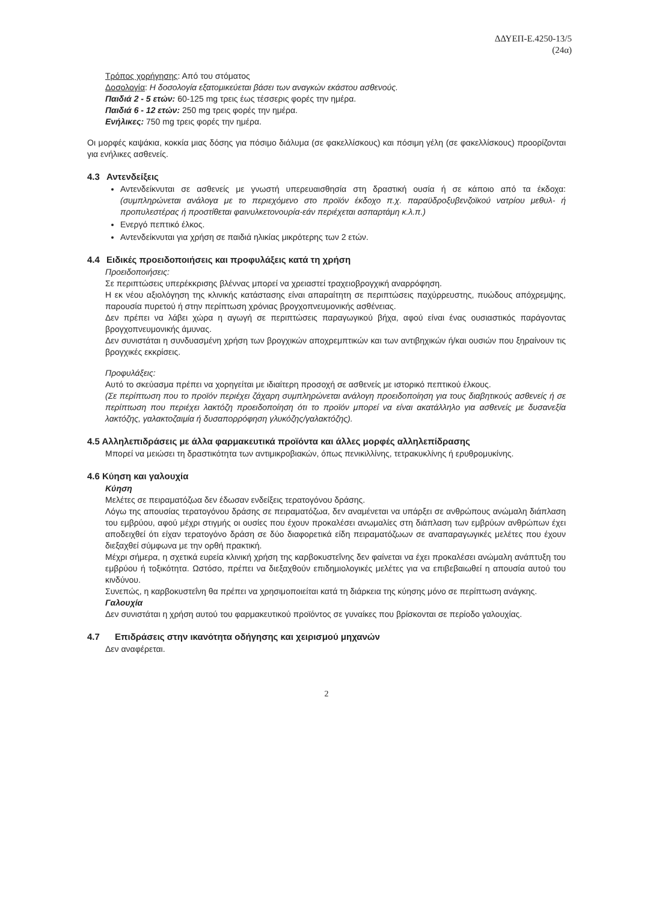ΔΔΥΕΠ-Ε.4250-13/5
(24α)
Τρόπος χορήγησης: Από του στόματος
Δοσολογία: Η δοσολογία εξατομικεύεται βάσει των αναγκών εκάστου ασθενούς.
Παιδιά 2 - 5 ετών: 60-125 mg τρεις έως τέσσερις φορές την ημέρα.
Παιδιά 6 - 12 ετών: 250 mg τρεις φορές την ημέρα.
Ενήλικες: 750 mg τρεις φορές την ημέρα.
Οι μορφές καψάκια, κοκκία μιας δόσης για πόσιμο διάλυμα (σε φακελλίσκους) και πόσιμη γέλη (σε φακελλίσκους) προορίζονται για ενήλικες ασθενείς.
4.3 Αντενδείξεις
Αντενδείκνυται σε ασθενείς με γνωστή υπερευαισθησία στη δραστική ουσία ή σε κάποιο από τα έκδοχα: (συμπληρώνεται ανάλογα με το περιεχόμενο στο προϊόν έκδοχο π.χ. παραϋδροξυβενζοϊκού νατρίου μεθυλ- ή προπυλεστέρας ή προστίθεται φαινυλκετονουρία-εάν περιέχεται ασπαρτάμη κ.λ.π.)
Ενεργό πεπτικό έλκος.
Αντενδείκνυται για χρήση σε παιδιά ηλικίας μικρότερης των 2 ετών.
4.4 Ειδικές προειδοποιήσεις και προφυλάξεις κατά τη χρήση
Προειδοποιήσεις:
Σε περιπτώσεις υπερέκκρισης βλέννας μπορεί να χρειαστεί τραχειοβρογχική αναρρόφηση.
Η εκ νέου αξιολόγηση της κλινικής κατάστασης είναι απαραίτητη σε περιπτώσεις παχύρρευστης, πυώδους απόχρεμψης, παρουσία πυρετού ή στην περίπτωση χρόνιας βρογχοπνευμονικής ασθένειας.
Δεν πρέπει να λάβει χώρα η αγωγή σε περιπτώσεις παραγωγικού βήχα, αφού είναι ένας ουσιαστικός παράγοντας βρογχοπνευμονικής άμυνας.
Δεν συνιστάται η συνδυασμένη χρήση των βρογχικών αποχρεμπτικών και των αντιβηχικών ή/και ουσιών που ξηραίνουν τις βρογχικές εκκρίσεις.
Προφυλάξεις:
Αυτό το σκεύασμα πρέπει να χορηγείται με ιδιαίτερη προσοχή σε ασθενείς με ιστορικό πεπτικού έλκους.
(Σε περίπτωση που το προϊόν περιέχει ζάχαρη συμπληρώνεται ανάλογη προειδοποίηση για τους διαβητικούς ασθενείς ή σε περίπτωση που περιέχει λακτόζη προειδοποίηση ότι το προϊόν μπορεί να είναι ακατάλληλο για ασθενείς με δυσανεξία λακτόζης, γαλακτοζαιμία ή δυσαπορρόφηση γλυκόζης/γαλακτόζης).
4.5 Αλληλεπιδράσεις με άλλα φαρμακευτικά προϊόντα και άλλες μορφές αλληλεπίδρασης
Μπορεί να μειώσει τη δραστικότητα των αντιμικροβιακών, όπως πενικιλλίνης, τετρακυκλίνης ή ερυθρομυκίνης.
4.6 Κύηση και γαλουχία
Κύηση
Μελέτες σε πειραματόζωα δεν έδωσαν ενδείξεις τερατογόνου δράσης.
Λόγω της απουσίας τερατογόνου δράσης σε πειραματόζωα, δεν αναμένεται να υπάρξει σε ανθρώπους ανώμαλη διάπλαση του εμβρύου, αφού μέχρι στιγμής οι ουσίες που έχουν προκαλέσει ανωμαλίες στη διάπλαση των εμβρύων ανθρώπων έχει αποδειχθεί ότι είχαν τερατογόνο δράση σε δύο διαφορετικά είδη πειραματόζωων σε αναπαραγωγικές μελέτες που έχουν διεξαχθεί σύμφωνα με την ορθή πρακτική.
Μέχρι σήμερα, η σχετικά ευρεία κλινική χρήση της καρβοκυστεΐνης δεν φαίνεται να έχει προκαλέσει ανώμαλη ανάπτυξη του εμβρύου ή τοξικότητα. Ωστόσο, πρέπει να διεξαχθούν επιδημιολογικές μελέτες για να επιβεβαιωθεί η απουσία αυτού του κινδύνου.
Συνεπώς, η καρβοκυστεΐνη θα πρέπει να χρησιμοποιείται κατά τη διάρκεια της κύησης μόνο σε περίπτωση ανάγκης.
Γαλουχία
Δεν συνιστάται η χρήση αυτού του φαρμακευτικού προϊόντος σε γυναίκες που βρίσκονται σε περίοδο γαλουχίας.
4.7 Επιδράσεις στην ικανότητα οδήγησης και χειρισμού μηχανών
Δεν αναφέρεται.
2